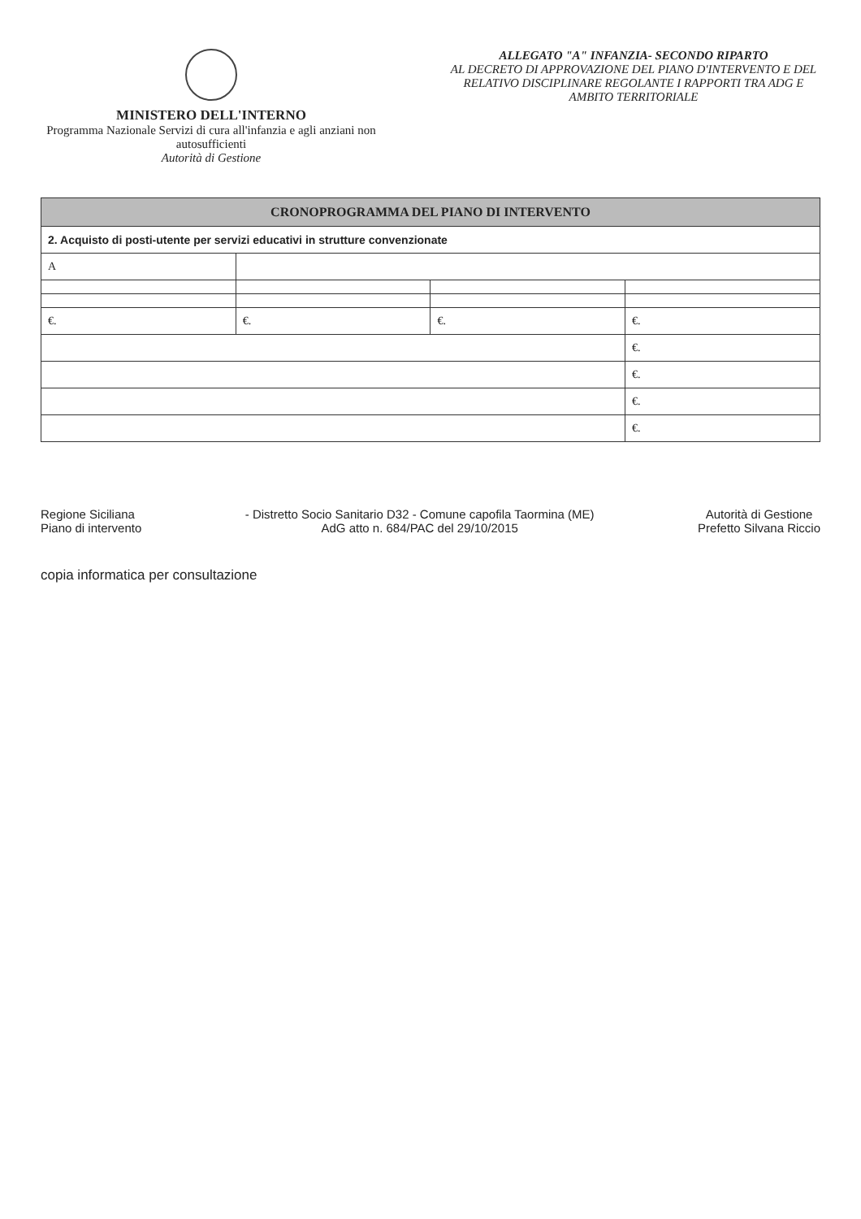MINISTERO DELL'INTERNO
Programma Nazionale Servizi di cura all'infanzia e agli anziani non autosufficienti
Autorità di Gestione
ALLEGATO "A" INFANZIA- SECONDO RIPARTO
AL DECRETO DI APPROVAZIONE DEL PIANO D'INTERVENTO E DEL RELATIVO DISCIPLINARE REGOLANTE I RAPPORTI TRA ADG E AMBITO TERRITORIALE
| CRONOPROGRAMMA DEL PIANO DI INTERVENTO | | | |
| --- | --- | --- | --- |
| 2. Acquisto di posti-utente per servizi educativi in strutture convenzionate | | | |
| A | | | |
| €. | €. | €. | €. |
| | | | €. |
| | | | €. |
| | | | €. |
| | | | €. |
Regione Siciliana
Piano di intervento
- Distretto Socio Sanitario D32 - Comune capofila Taormina (ME)
AdG atto n. 684/PAC del 29/10/2015
Autorità di Gestione
Prefetto Silvana Riccio
copia informatica per consultazione